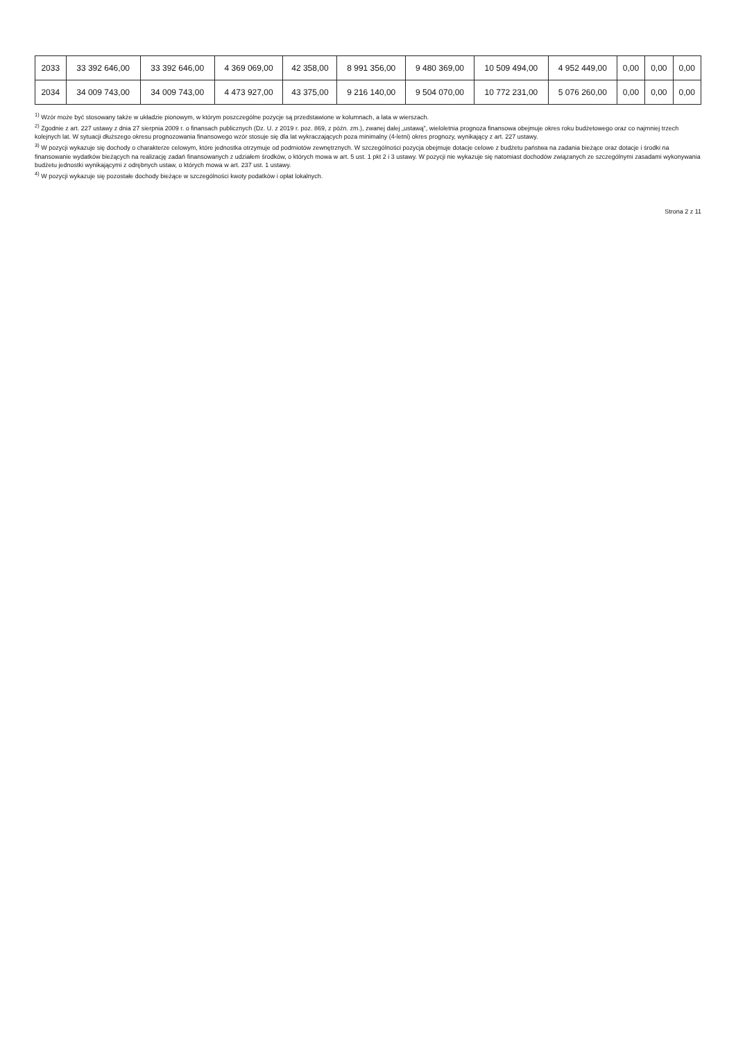| 2033 | 33 392 646,00 | 33 392 646,00 | 4 369 069,00 | 42 358,00 | 8 991 356,00 | 9 480 369,00 | 10 509 494,00 | 4 952 449,00 | 0,00 | 0,00 | 0,00 |
| 2034 | 34 009 743,00 | 34 009 743,00 | 4 473 927,00 | 43 375,00 | 9 216 140,00 | 9 504 070,00 | 10 772 231,00 | 5 076 260,00 | 0,00 | 0,00 | 0,00 |
<sup>1)</sup> Wzór może być stosowany także w układzie pionowym, w którym poszczególne pozycje są przedstawione w kolumnach, a lata w wierszach.
<sup>2)</sup> Zgodnie z art. 227 ustawy z dnia 27 sierpnia 2009 r. o finansach publicznych (Dz. U. z 2019 r. poz. 869, z późn. zm.), zwanej dalej „ustawą", wieloletnia prognoza finansowa obejmuje okres roku budżetowego oraz co najmniej trzech kolejnych lat. W sytuacji dłuższego okresu prognozowania finansowego wzór stosuje się dla lat wykraczających poza minimalny (4-letni) okres prognozy, wynikający z art. 227 ustawy.
<sup>3)</sup> W pozycji wykazuje się dochody o charakterze celowym, które jednostka otrzymuje od podmiotów zewnętrznych. W szczególności pozycja obejmuje dotacje celowe z budżetu państwa na zadania bieżące oraz dotacje i środki na finansowanie wydatków bieżących na realizację zadań finansowanych z udziałem środków, o których mowa w art. 5 ust. 1 pkt 2 i 3 ustawy. W pozycji nie wykazuje się natomiast dochodów związanych ze szczególnymi zasadami wykonywania budżetu jednostki wynikającymi z odrębnych ustaw, o których mowa w art. 237 ust. 1 ustawy.
<sup>4)</sup> W pozycji wykazuje się pozostałe dochody bieżące w szczególności kwoty podatków i opłat lokalnych.
Strona 2 z 11